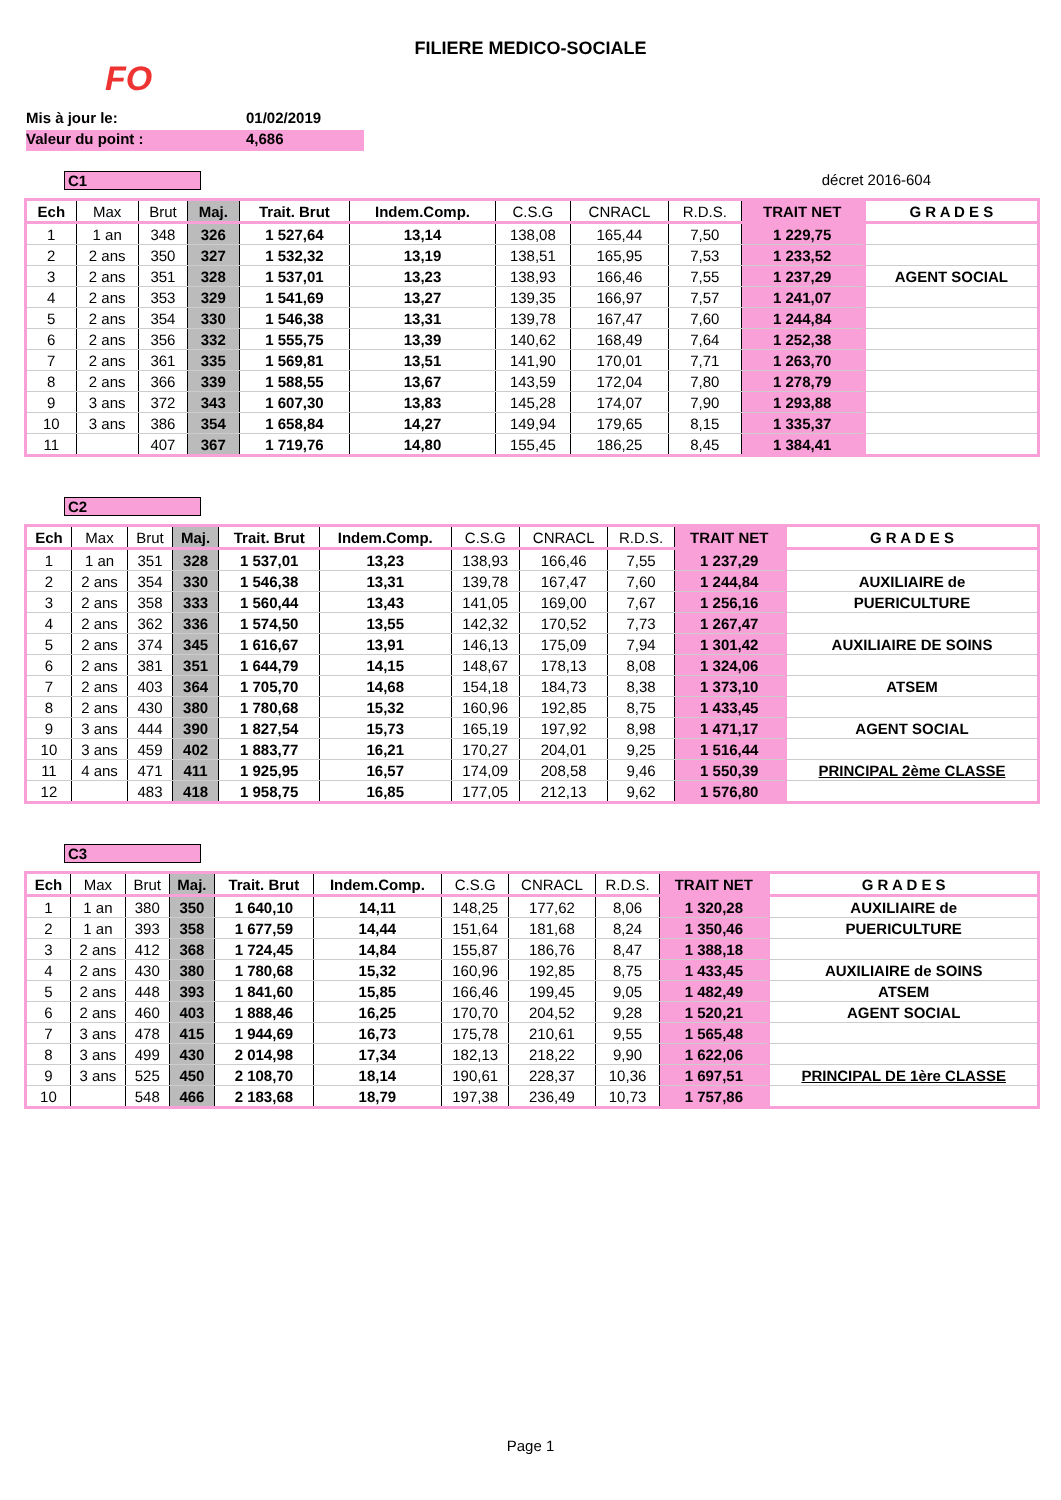FILIERE MEDICO-SOCIALE
FO
Mis à jour le: 01/02/2019
Valeur du point : 4,686
C1 décret 2016-604
| Ech | Max | Brut | Maj. | Trait. Brut | Indem.Comp. | C.S.G | CNRACL | R.D.S. | TRAIT NET | G R A D E S |
| --- | --- | --- | --- | --- | --- | --- | --- | --- | --- | --- |
| 1 | 1 an | 348 | 326 | 1 527,64 | 13,14 | 138,08 | 165,44 | 7,50 | 1 229,75 | |
| 2 | 2 ans | 350 | 327 | 1 532,32 | 13,19 | 138,51 | 165,95 | 7,53 | 1 233,52 | |
| 3 | 2 ans | 351 | 328 | 1 537,01 | 13,23 | 138,93 | 166,46 | 7,55 | 1 237,29 | AGENT SOCIAL |
| 4 | 2 ans | 353 | 329 | 1 541,69 | 13,27 | 139,35 | 166,97 | 7,57 | 1 241,07 | |
| 5 | 2 ans | 354 | 330 | 1 546,38 | 13,31 | 139,78 | 167,47 | 7,60 | 1 244,84 | |
| 6 | 2 ans | 356 | 332 | 1 555,75 | 13,39 | 140,62 | 168,49 | 7,64 | 1 252,38 | |
| 7 | 2 ans | 361 | 335 | 1 569,81 | 13,51 | 141,90 | 170,01 | 7,71 | 1 263,70 | |
| 8 | 2 ans | 366 | 339 | 1 588,55 | 13,67 | 143,59 | 172,04 | 7,80 | 1 278,79 | |
| 9 | 3 ans | 372 | 343 | 1 607,30 | 13,83 | 145,28 | 174,07 | 7,90 | 1 293,88 | |
| 10 | 3 ans | 386 | 354 | 1 658,84 | 14,27 | 149,94 | 179,65 | 8,15 | 1 335,37 | |
| 11 | | 407 | 367 | 1 719,76 | 14,80 | 155,45 | 186,25 | 8,45 | 1 384,41 | |
C2
| Ech | Max | Brut | Maj. | Trait. Brut | Indem.Comp. | C.S.G | CNRACL | R.D.S. | TRAIT NET | G R A D E S |
| --- | --- | --- | --- | --- | --- | --- | --- | --- | --- | --- |
| 1 | 1 an | 351 | 328 | 1 537,01 | 13,23 | 138,93 | 166,46 | 7,55 | 1 237,29 | |
| 2 | 2 ans | 354 | 330 | 1 546,38 | 13,31 | 139,78 | 167,47 | 7,60 | 1 244,84 | AUXILIAIRE de |
| 3 | 2 ans | 358 | 333 | 1 560,44 | 13,43 | 141,05 | 169,00 | 7,67 | 1 256,16 | PUERICULTURE |
| 4 | 2 ans | 362 | 336 | 1 574,50 | 13,55 | 142,32 | 170,52 | 7,73 | 1 267,47 | |
| 5 | 2 ans | 374 | 345 | 1 616,67 | 13,91 | 146,13 | 175,09 | 7,94 | 1 301,42 | AUXILIAIRE DE SOINS |
| 6 | 2 ans | 381 | 351 | 1 644,79 | 14,15 | 148,67 | 178,13 | 8,08 | 1 324,06 | |
| 7 | 2 ans | 403 | 364 | 1 705,70 | 14,68 | 154,18 | 184,73 | 8,38 | 1 373,10 | ATSEM |
| 8 | 2 ans | 430 | 380 | 1 780,68 | 15,32 | 160,96 | 192,85 | 8,75 | 1 433,45 | |
| 9 | 3 ans | 444 | 390 | 1 827,54 | 15,73 | 165,19 | 197,92 | 8,98 | 1 471,17 | AGENT SOCIAL |
| 10 | 3 ans | 459 | 402 | 1 883,77 | 16,21 | 170,27 | 204,01 | 9,25 | 1 516,44 | |
| 11 | 4 ans | 471 | 411 | 1 925,95 | 16,57 | 174,09 | 208,58 | 9,46 | 1 550,39 | PRINCIPAL 2ème CLASSE |
| 12 | | 483 | 418 | 1 958,75 | 16,85 | 177,05 | 212,13 | 9,62 | 1 576,80 | |
C3
| Ech | Max | Brut | Maj. | Trait. Brut | Indem.Comp. | C.S.G | CNRACL | R.D.S. | TRAIT NET | G R A D E S |
| --- | --- | --- | --- | --- | --- | --- | --- | --- | --- | --- |
| 1 | 1 an | 380 | 350 | 1 640,10 | 14,11 | 148,25 | 177,62 | 8,06 | 1 320,28 | AUXILIAIRE de |
| 2 | 1 an | 393 | 358 | 1 677,59 | 14,44 | 151,64 | 181,68 | 8,24 | 1 350,46 | PUERICULTURE |
| 3 | 2 ans | 412 | 368 | 1 724,45 | 14,84 | 155,87 | 186,76 | 8,47 | 1 388,18 | |
| 4 | 2 ans | 430 | 380 | 1 780,68 | 15,32 | 160,96 | 192,85 | 8,75 | 1 433,45 | AUXILIAIRE de SOINS |
| 5 | 2 ans | 448 | 393 | 1 841,60 | 15,85 | 166,46 | 199,45 | 9,05 | 1 482,49 | ATSEM |
| 6 | 2 ans | 460 | 403 | 1 888,46 | 16,25 | 170,70 | 204,52 | 9,28 | 1 520,21 | AGENT SOCIAL |
| 7 | 3 ans | 478 | 415 | 1 944,69 | 16,73 | 175,78 | 210,61 | 9,55 | 1 565,48 | |
| 8 | 3 ans | 499 | 430 | 2 014,98 | 17,34 | 182,13 | 218,22 | 9,90 | 1 622,06 | |
| 9 | 3 ans | 525 | 450 | 2 108,70 | 18,14 | 190,61 | 228,37 | 10,36 | 1 697,51 | PRINCIPAL DE 1ère CLASSE |
| 10 | | 548 | 466 | 2 183,68 | 18,79 | 197,38 | 236,49 | 10,73 | 1 757,86 | |
Page 1